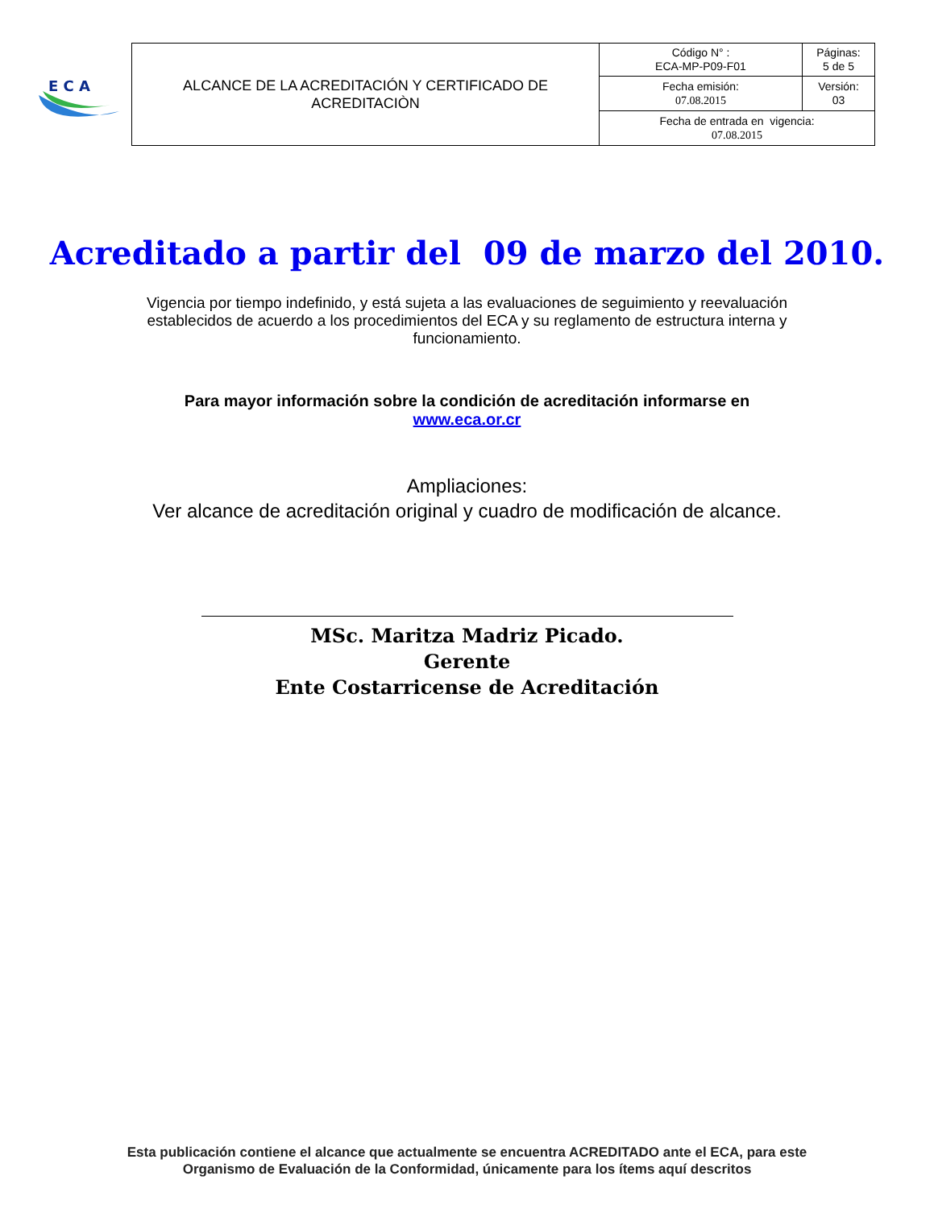E C A
| ALCANCE DE LA ACREDITACIÓN Y CERTIFICADO DE ACREDITACIÒN | Código N° : ECA-MP-P09-F01 | Páginas: 5 de 5 |
| | Fecha emisión: 07.08.2015 | Versión: 03 |
| | Fecha de entrada en vigencia: 07.08.2015 | |
Acreditado a partir del 09 de marzo del 2010.
Vigencia por tiempo indefinido, y está sujeta a las evaluaciones de seguimiento y reevaluación establecidos de acuerdo a los procedimientos del ECA y su reglamento de estructura interna y funcionamiento.
Para mayor información sobre la condición de acreditación informarse en
www.eca.or.cr
Ampliaciones:
Ver alcance de acreditación original y cuadro de modificación de alcance.
MSc. Maritza Madriz Picado.
Gerente
Ente Costarricense de Acreditación
Esta publicación contiene el alcance que actualmente se encuentra ACREDITADO ante el ECA, para este
Organismo de Evaluación de la Conformidad, únicamente para los ítems aquí descritos